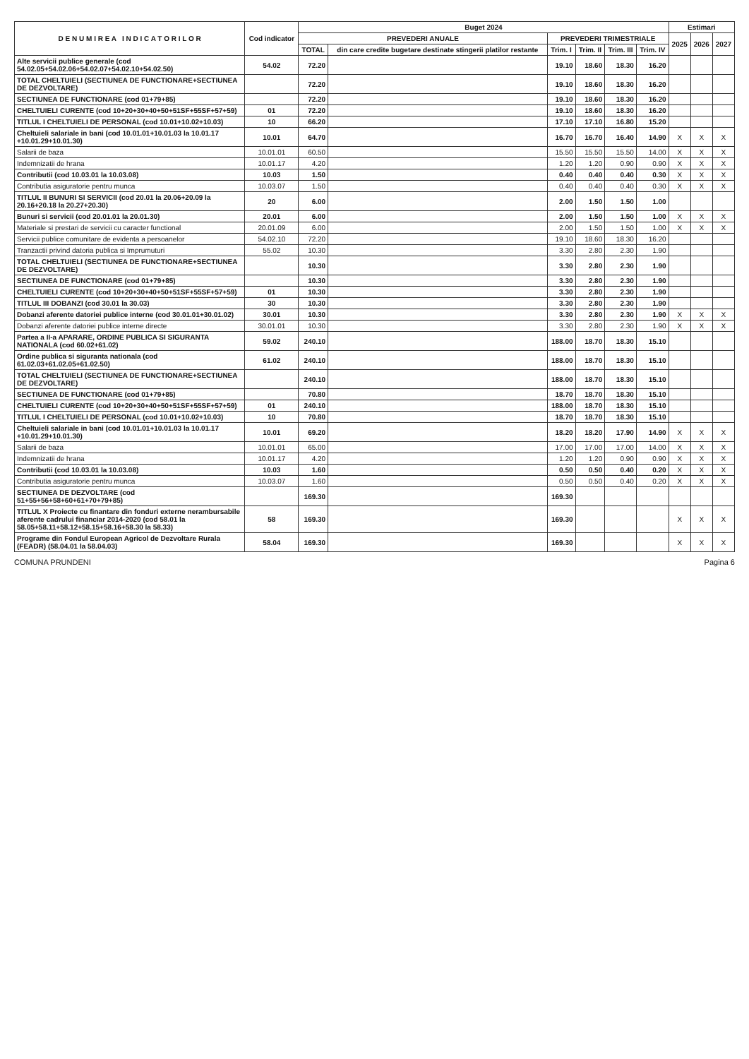| D E N U M I R E A I N D I C A T O R I L O R | Cod indicator | Buget 2024 | | | | | | Estimari | | |
| --- | --- | --- | --- | --- | --- | --- | --- | --- | --- | --- |
| | | PREVEDERI ANUALE | | PREVEDERI TRIMESTRIALE | | | | 2025 | 2026 | 2027 |
| | | TOTAL | din care credite bugetare destinate stingerii platilor restante | Trim. I | Trim. II | Trim. III | Trim. IV | | | |
| Alte servicii publice generale (cod 54.02.05+54.02.06+54.02.07+54.02.10+54.02.50) | 54.02 | 72.20 | | 19.10 | 18.60 | 18.30 | 16.20 | | | |
| TOTAL CHELTUIELI (SECTIUNEA DE FUNCTIONARE+SECTIUNEA DE DEZVOLTARE) | | 72.20 | | 19.10 | 18.60 | 18.30 | 16.20 | | | |
| SECTIUNEA DE FUNCTIONARE (cod 01+79+85) | | 72.20 | | 19.10 | 18.60 | 18.30 | 16.20 | | | |
| CHELTUIELI CURENTE (cod 10+20+30+40+50+51SF+55SF+57+59) | 01 | 72.20 | | 19.10 | 18.60 | 18.30 | 16.20 | | | |
| TITLUL I CHELTUIELI DE PERSONAL (cod 10.01+10.02+10.03) | 10 | 66.20 | | 17.10 | 17.10 | 16.80 | 15.20 | | | |
| Cheltuieli salariale in bani (cod 10.01.01+10.01.03 la 10.01.17 +10.01.29+10.01.30) | 10.01 | 64.70 | | 16.70 | 16.70 | 16.40 | 14.90 | X | X | X |
| Salarii de baza | 10.01.01 | 60.50 | | 15.50 | 15.50 | 15.50 | 14.00 | X | X | X |
| Indemnizatii de hrana | 10.01.17 | 4.20 | | 1.20 | 1.20 | 0.90 | 0.90 | X | X | X |
| Contributii (cod 10.03.01 la 10.03.08) | 10.03 | 1.50 | | 0.40 | 0.40 | 0.40 | 0.30 | X | X | X |
| Contributia asiguratorie pentru munca | 10.03.07 | 1.50 | | 0.40 | 0.40 | 0.40 | 0.30 | X | X | X |
| TITLUL II BUNURI SI SERVICII (cod 20.01 la 20.06+20.09 la 20.16+20.18 la 20.27+20.30) | 20 | 6.00 | | 2.00 | 1.50 | 1.50 | 1.00 | | | |
| Bunuri si servicii (cod 20.01.01 la 20.01.30) | 20.01 | 6.00 | | 2.00 | 1.50 | 1.50 | 1.00 | X | X | X |
| Materiale si prestari de servicii cu caracter functional | 20.01.09 | 6.00 | | 2.00 | 1.50 | 1.50 | 1.00 | X | X | X |
| Servicii publice comunitare de evidenta a persoanelor | 54.02.10 | 72.20 | | 19.10 | 18.60 | 18.30 | 16.20 | | | |
| Tranzactii privind datoria publica si Imprumuturi | 55.02 | 10.30 | | 3.30 | 2.80 | 2.30 | 1.90 | | | |
| TOTAL CHELTUIELI (SECTIUNEA DE FUNCTIONARE+SECTIUNEA DE DEZVOLTARE) | | 10.30 | | 3.30 | 2.80 | 2.30 | 1.90 | | | |
| SECTIUNEA DE FUNCTIONARE (cod 01+79+85) | | 10.30 | | 3.30 | 2.80 | 2.30 | 1.90 | | | |
| CHELTUIELI CURENTE (cod 10+20+30+40+50+51SF+55SF+57+59) | 01 | 10.30 | | 3.30 | 2.80 | 2.30 | 1.90 | | | |
| TITLUL III DOBANZI (cod 30.01 la 30.03) | 30 | 10.30 | | 3.30 | 2.80 | 2.30 | 1.90 | | | |
| Dobanzi aferente datoriei publice interne (cod 30.01.01+30.01.02) | 30.01 | 10.30 | | 3.30 | 2.80 | 2.30 | 1.90 | X | X | X |
| Dobanzi aferente datoriei publice interne directe | 30.01.01 | 10.30 | | 3.30 | 2.80 | 2.30 | 1.90 | X | X | X |
| Partea a II-a APARARE, ORDINE PUBLICA SI SIGURANTA NATIONALA (cod 60.02+61.02) | 59.02 | 240.10 | | 188.00 | 18.70 | 18.30 | 15.10 | | | |
| Ordine publica si siguranta nationala (cod 61.02.03+61.02.05+61.02.50) | 61.02 | 240.10 | | 188.00 | 18.70 | 18.30 | 15.10 | | | |
| TOTAL CHELTUIELI (SECTIUNEA DE FUNCTIONARE+SECTIUNEA DE DEZVOLTARE) | | 240.10 | | 188.00 | 18.70 | 18.30 | 15.10 | | | |
| SECTIUNEA DE FUNCTIONARE (cod 01+79+85) | | 70.80 | | 18.70 | 18.70 | 18.30 | 15.10 | | | |
| CHELTUIELI CURENTE (cod 10+20+30+40+50+51SF+55SF+57+59) | 01 | 240.10 | | 188.00 | 18.70 | 18.30 | 15.10 | | | |
| TITLUL I CHELTUIELI DE PERSONAL (cod 10.01+10.02+10.03) | 10 | 70.80 | | 18.70 | 18.70 | 18.30 | 15.10 | | | |
| Cheltuieli salariale in bani (cod 10.01.01+10.01.03 la 10.01.17 +10.01.29+10.01.30) | 10.01 | 69.20 | | 18.20 | 18.20 | 17.90 | 14.90 | X | X | X |
| Salarii de baza | 10.01.01 | 65.00 | | 17.00 | 17.00 | 17.00 | 14.00 | X | X | X |
| Indemnizatii de hrana | 10.01.17 | 4.20 | | 1.20 | 1.20 | 0.90 | 0.90 | X | X | X |
| Contributii (cod 10.03.01 la 10.03.08) | 10.03 | 1.60 | | 0.50 | 0.50 | 0.40 | 0.20 | X | X | X |
| Contributia asiguratorie pentru munca | 10.03.07 | 1.60 | | 0.50 | 0.50 | 0.40 | 0.20 | X | X | X |
| SECTIUNEA DE DEZVOLTARE (cod 51+55+56+58+60+61+70+79+85) | | 169.30 | | 169.30 | | | | | | |
| TITLUL X Proiecte cu finantare din fonduri externe nerambursabile aferente cadrului financiar 2014-2020 (cod 58.01 la 58.05+58.11+58.12+58.15+58.16+58.30 la 58.33) | 58 | 169.30 | | 169.30 | | | | X | X | X |
| Programe din Fondul European Agricol de Dezvoltare Rurala (FEADR) (58.04.01 la 58.04.03) | 58.04 | 169.30 | | 169.30 | | | | X | X | X |
COMUNA PRUNDENI Pagina 6